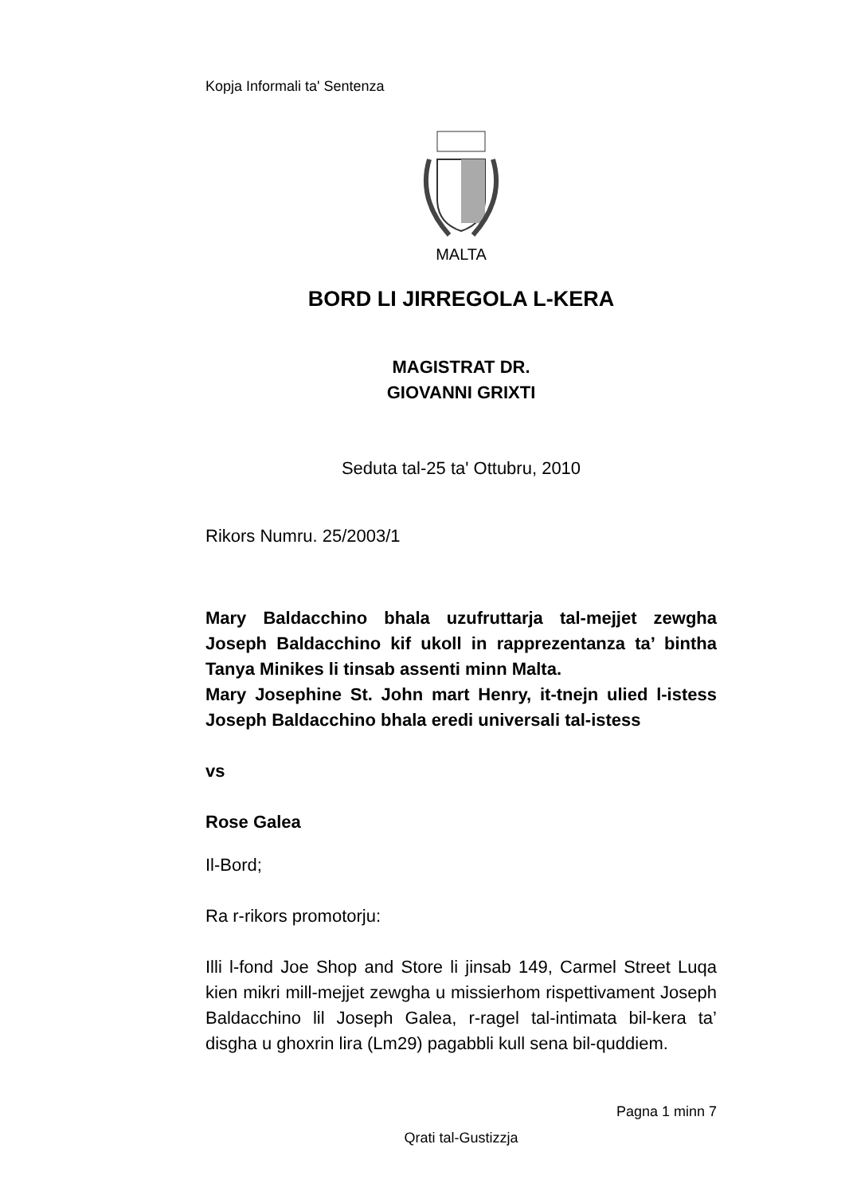Kopja Informali ta' Sentenza
MALTA
BORD LI JIRREGOLA L-KERA
MAGISTRAT DR.
GIOVANNI GRIXTI
Seduta tal-25 ta' Ottubru, 2010
Rikors Numru. 25/2003/1
Mary Baldacchino bhala uzufruttarja tal-mejjet zewgha Joseph Baldacchino kif ukoll in rapprezentanza ta’ bintha Tanya Minikes li tinsab assenti minn Malta.
Mary Josephine St. John mart Henry, it-tnejn ulied l-istess Joseph Baldacchino bhala eredi universali tal-istess
vs
Rose Galea
Il-Bord;
Ra r-rikors promotorju:
Illi l-fond Joe Shop and Store li jinsab 149, Carmel Street Luqa kien mikri mill-mejjet zewgha u missierhom rispettivament Joseph Baldacchino lil Joseph Galea, r-ragel tal-intimata bil-kera ta’ disgha u ghoxrin lira (Lm29) pagabbli kull sena bil-quddiem.
Pagna 1 minn 7
Qrati tal-Gustizzja